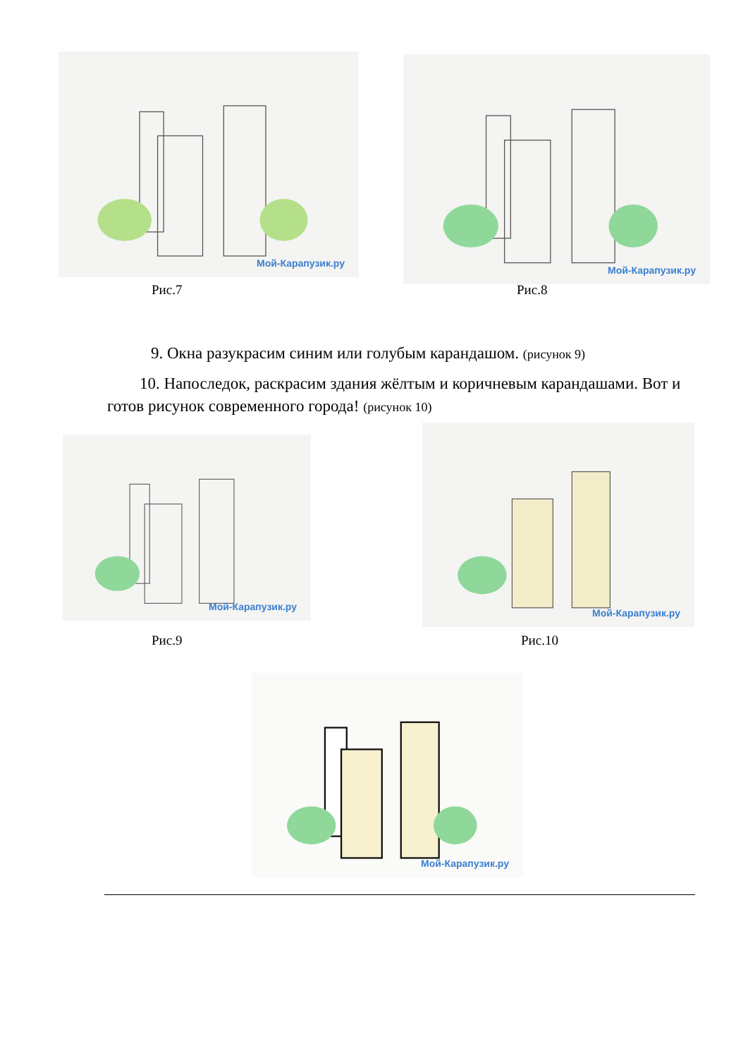Мой-Карапузик.ру Мой-Карапузик.ру
Рис.7 Рис.8
9. Окна разукрасим синим или голубым карандашом. (рисунок 9)
10. Напоследок, раскрасим здания жёлтым и коричневым карандашами. Вот и готов рисунок современного города! (рисунок 10)
Мой-Карапузик.ру
Мой-Карапузик.ру
Рис.9 Рис.10
Мой-Карапузик.ру